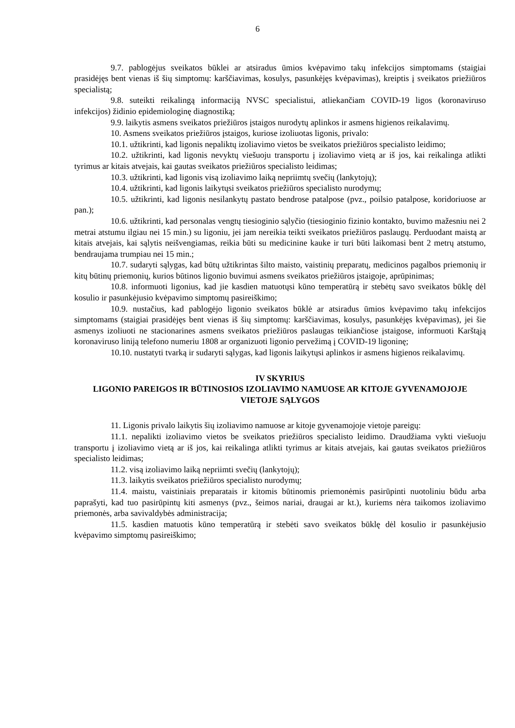6
9.7. pablogėjus sveikatos būklei ar atsiradus ūmios kvėpavimo takų infekcijos simptomams (staigiai prasidėjęs bent vienas iš šių simptomų: karščiavimas, kosulys, pasunkėjęs kvėpavimas), kreiptis į sveikatos priežiūros specialistą;
9.8. suteikti reikalingą informaciją NVSC specialistui, atliekančiam COVID-19 ligos (koronaviruso infekcijos) židinio epidemiologinę diagnostiką;
9.9. laikytis asmens sveikatos priežiūros įstaigos nurodytų aplinkos ir asmens higienos reikalavimų.
10. Asmens sveikatos priežiūros įstaigos, kuriose izoliuotas ligonis, privalo:
10.1. užtikrinti, kad ligonis nepaliktų izoliavimo vietos be sveikatos priežiūros specialisto leidimo;
10.2. užtikrinti, kad ligonis nevyktų viešuoju transportu į izoliavimo vietą ar iš jos, kai reikalinga atlikti tyrimus ar kitais atvejais, kai gautas sveikatos priežiūros specialisto leidimas;
10.3. užtikrinti, kad ligonis visą izoliavimo laiką nepriimtų svečių (lankytojų);
10.4. užtikrinti, kad ligonis laikytųsi sveikatos priežiūros specialisto nurodymų;
10.5. užtikrinti, kad ligonis nesilankytų pastato bendrose patalpose (pvz., poilsio patalpose, koridoriuose ar pan.);
10.6. užtikrinti, kad personalas vengtų tiesioginio sąlyčio (tiesioginio fizinio kontakto, buvimo mažesniu nei 2 metrai atstumu ilgiau nei 15 min.) su ligoniu, jei jam nereikia teikti sveikatos priežiūros paslaugų. Perduodant maistą ar kitais atvejais, kai sąlytis neišvengiamas, reikia būti su medicinine kauke ir turi būti laikomasi bent 2 metrų atstumo, bendraujama trumpiau nei 15 min.;
10.7. sudaryti sąlygas, kad būtų užtikrintas šilto maisto, vaistinių preparatų, medicinos pagalbos priemonių ir kitų būtinų priemonių, kurios būtinos ligonio buvimui asmens sveikatos priežiūros įstaigoje, aprūpinimas;
10.8. informuoti ligonius, kad jie kasdien matuotųsi kūno temperatūrą ir stebėtų savo sveikatos būklę dėl kosulio ir pasunkėjusio kvėpavimo simptomų pasireiškimo;
10.9. nustačius, kad pablogėjo ligonio sveikatos būklė ar atsiradus ūmios kvėpavimo takų infekcijos simptomams (staigiai prasidėjęs bent vienas iš šių simptomų: karščiavimas, kosulys, pasunkėjęs kvėpavimas), jei šie asmenys izoliuoti ne stacionarines asmens sveikatos priežiūros paslaugas teikiančiose įstaigose, informuoti Karštąją koronaviruso liniją telefono numeriu 1808 ar organizuoti ligonio pervežimą į COVID-19 ligoninę;
10.10. nustatyti tvarką ir sudaryti sąlygas, kad ligonis laikytųsi aplinkos ir asmens higienos reikalavimų.
IV SKYRIUS
LIGONIO PAREIGOS IR BŪTINOSIOS IZOLIAVIMO NAMUOSE AR KITOJE GYVENAMOJOJE VIETOJE SĄLYGOS
11. Ligonis privalo laikytis šių izoliavimo namuose ar kitoje gyvenamojoje vietoje pareigų:
11.1. nepalikti izoliavimo vietos be sveikatos priežiūros specialisto leidimo. Draudžiama vykti viešuoju transportu į izoliavimo vietą ar iš jos, kai reikalinga atlikti tyrimus ar kitais atvejais, kai gautas sveikatos priežiūros specialisto leidimas;
11.2. visą izoliavimo laiką nepriimti svečių (lankytojų);
11.3. laikytis sveikatos priežiūros specialisto nurodymų;
11.4. maistu, vaistiniais preparatais ir kitomis būtinomis priemonėmis pasirūpinti nuotoliniu būdu arba paprašyti, kad tuo pasirūpintų kiti asmenys (pvz., šeimos nariai, draugai ar kt.), kuriems nėra taikomos izoliavimo priemonės, arba savivaldybės administracija;
11.5. kasdien matuotis kūno temperatūrą ir stebėti savo sveikatos būklę dėl kosulio ir pasunkėjusio kvėpavimo simptomų pasireiškimo;